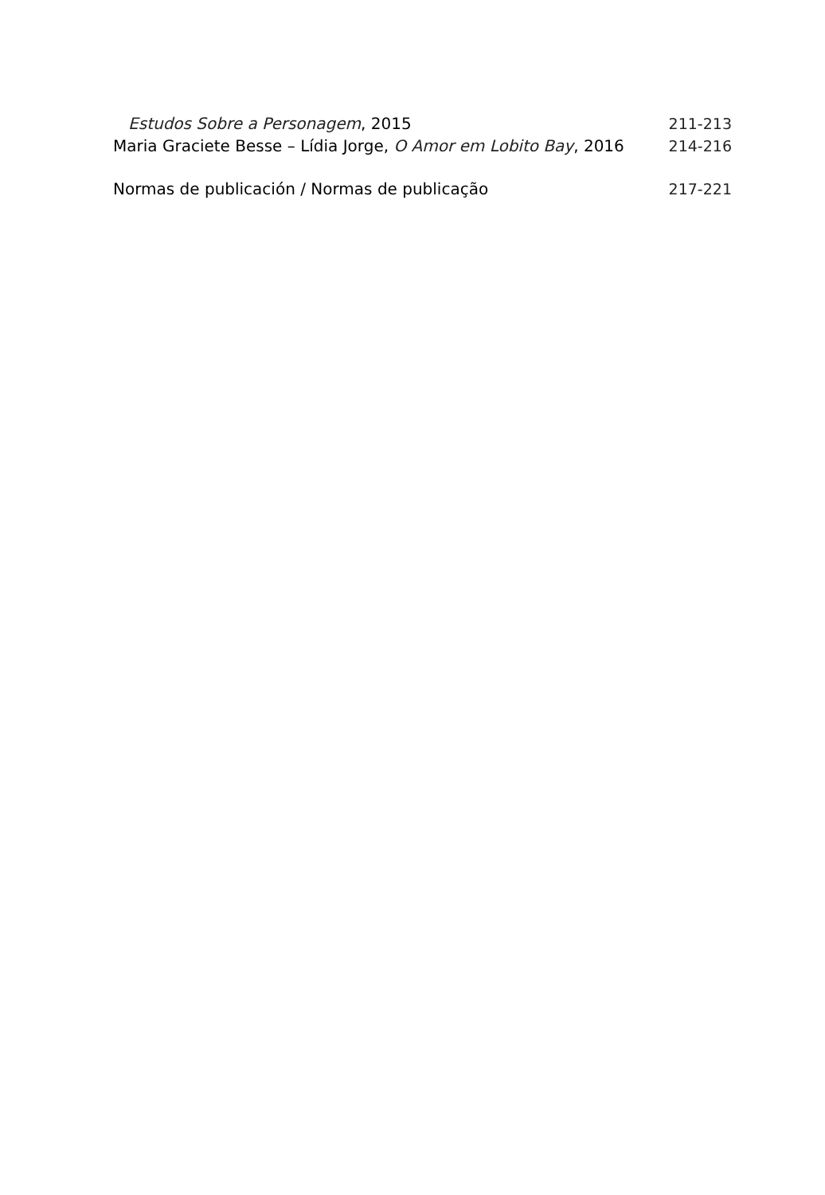Estudos Sobre a Personagem, 2015 211-213
Maria Graciete Besse – Lídia Jorge, O Amor em Lobito Bay, 2016 214-216
Normas de publicación / Normas de publicação 217-221